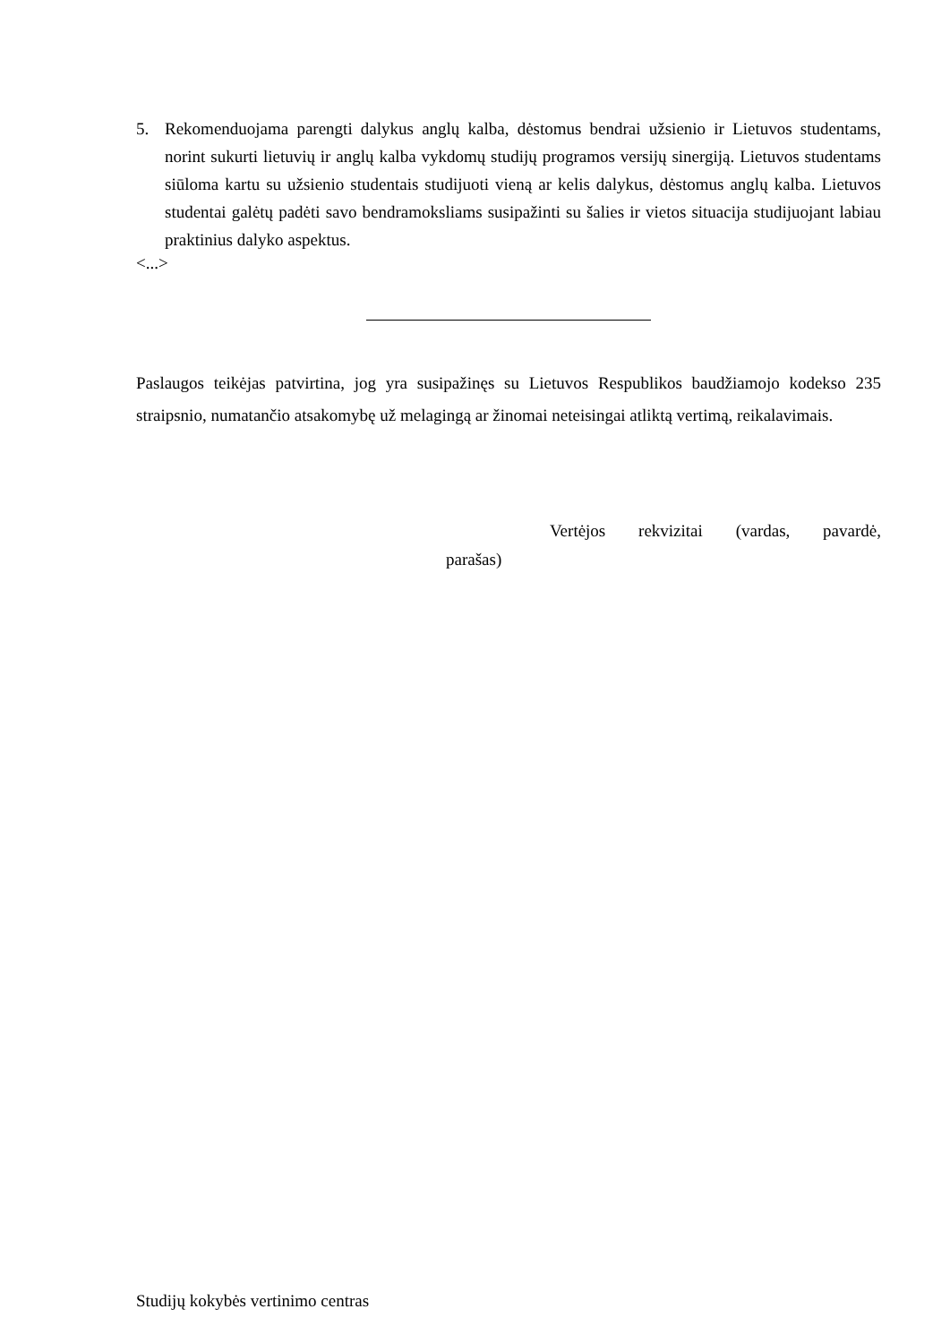5. Rekomenduojama parengti dalykus anglų kalba, dėstomus bendrai užsienio ir Lietuvos studentams, norint sukurti lietuvių ir anglų kalba vykdomų studijų programos versijų sinergiją. Lietuvos studentams siūloma kartu su užsienio studentais studijuoti vieną ar kelis dalykus, dėstomus anglų kalba. Lietuvos studentai galėtų padėti savo bendramoksliams susipažinti su šalies ir vietos situacija studijuojant labiau praktinius dalyko aspektus.
<...>
Paslaugos teikėjas patvirtina, jog yra susipažinęs su Lietuvos Respublikos baudžiamojo kodekso 235 straipsnio, numatančio atsakomybę už melagingą ar žinomai neteisingai atliktą vertimą, reikalavimais.
Vertėjos rekvizitai (vardas, pavardė,
parašas)
Studijų kokybės vertinimo centras